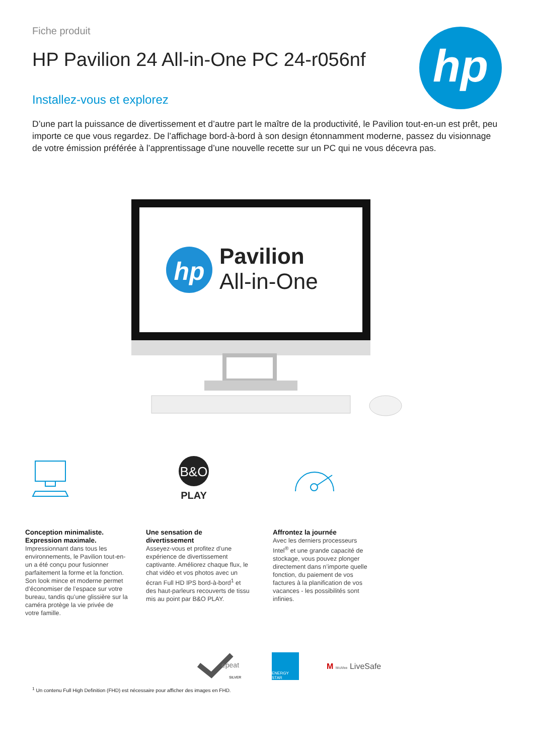Fiche produit
HP Pavilion 24 All-in-One PC 24-r056nf
Installez-vous et explorez
D’une part la puissance de divertissement et d’autre part le maître de la productivité, le Pavilion tout-en-un est prêt, peu importe ce que vous regardez. De l’affichage bord-à-bord à son design étonnamment moderne, passez du visionnage de votre émission préférée à l’apprentissage d’une nouvelle recette sur un PC qui ne vous décevra pas.
hp
hp
Pavilion
All-in-One
Conception minimaliste. Expression maximale.
Impressionnant dans tous les environnements, le Pavilion tout-en-un a été conçu pour fusionner parfaitement la forme et la fonction. Son look mince et moderne permet d’économiser de l’espace sur votre bureau, tandis qu’une glissière sur la caméra protège la vie privée de votre famille.
B&O
PLAY
Une sensation de divertissement
Asseyez-vous et profitez d’une expérience de divertissement captivante. Améliorez chaque flux, le chat vidéo et vos photos avec un écran Full HD IPS bord-à-bord<sup>1</sup> et des haut-parleurs recouverts de tissu mis au point par B&O PLAY.
Affrontez la journée
Avec les derniers processeurs Intel<sup>®</sup> et une grande capacité de stockage, vous pouvez plonger directement dans n’importe quelle fonction, du paiement de vos factures à la planification de vos vacances - les possibilités sont infinies.
SILVER
epeat
ENERGY STAR
M McAfee LiveSafe
<sup>1</sup> Un contenu Full High Definition (FHD) est nécessaire pour afficher des images en FHD.